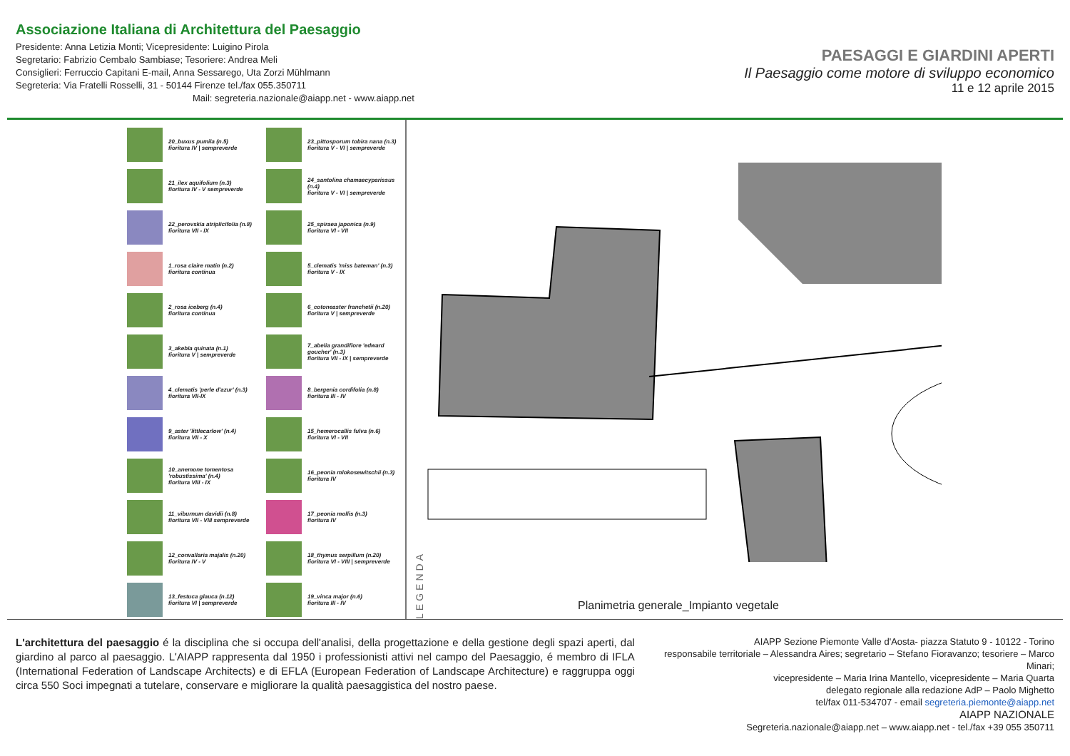Associazione Italiana di Architettura del Paesaggio
Presidente: Anna Letizia Monti; Vicepresidente: Luigino Pirola
Segretario: Fabrizio Cembalo Sambiase; Tesoriere: Andrea Meli
Consiglieri: Ferruccio Capitani E-mail, Anna Sessarego, Uta Zorzi Mühlmann
Segreteria: Via Fratelli Rosselli, 31 - 50144 Firenze tel./fax 055.350711
Mail: segreteria.nazionale@aiapp.net - www.aiapp.net
PAESAGGI E GIARDINI APERTI
Il Paesaggio come motore di sviluppo economico
11 e 12 aprile 2015
20_buxus pumila (n.5)
fioritura IV | sempreverde
23_pittosporum tobira nana (n.3)
fioritura V - VI | sempreverde
21_ilex aquifolium (n.3)
fioritura IV - V sempreverde
24_santolina chamaecyparissus (n.4)
fioritura V - VI | sempreverde
22_perovskia atriplicifolia (n.8)
fioritura VII - IX
25_spiraea japonica (n.9)
fioritura VI - VII
1_rosa claire matin (n.2)
fioritura continua
5_clematis 'miss bateman' (n.3)
fioritura V - IX
2_rosa iceberg (n.4)
fioritura continua
6_cotoneaster franchetii (n.20)
fioritura V | sempreverde
3_akebia quinata (n.1)
fioritura V | sempreverde
7_abelia grandiflore 'edward goucher' (n.3)
fioritura VII - IX | sempreverde
4_clematis 'perle d'azur' (n.3)
fioritura VII-IX
8_bergenia cordifolia (n.8)
fioritura III - IV
9_aster 'littlecarlow' (n.4)
fioritura VII - X
15_hemerocallis fulva (n.6)
fioritura VI - VII
10_anemone tomentosa 'robustissima' (n.4)
fioritura VIII - IX
16_peonia mlokosewitschii (n.3)
fioritura IV
11_viburnum davidii (n.8)
fioritura VII - VIII sempreverde
17_peonia mollis (n.3)
fioritura IV
12_convallaria majalis (n.20)
fioritura IV - V
18_thymus serpillum (n.20)
fioritura VI - VIII | sempreverde
13_festuca glauca (n.12)
fioritura VI | sempreverde
19_vinca major (n.6)
fioritura III - IV
LEGENDA
Planimetria generale_Impianto vegetale
L'architettura del paesaggio é la disciplina che si occupa dell'analisi, della progettazione e della gestione degli spazi aperti, dal giardino al parco al paesaggio. L'AIAPP rappresenta dal 1950 i professionisti attivi nel campo del Paesaggio, é membro di IFLA (International Federation of Landscape Architects) e di EFLA (European Federation of Landscape Architecture) e raggruppa oggi circa 550 Soci impegnati a tutelare, conservare e migliorare la qualità paesaggistica del nostro paese.
AIAPP Sezione Piemonte Valle d'Aosta- piazza Statuto 9 - 10122 - Torino
responsabile territoriale – Alessandra Aires; segretario – Stefano Fioravanzo; tesoriere – Marco Minari;
vicepresidente – Maria Irina Mantello, vicepresidente – Maria Quarta
delegato regionale alla redazione AdP – Paolo Mighetto
tel/fax 011-534707 - email segreteria.piemonte@aiapp.net
AIAPP NAZIONALE
Segreteria.nazionale@aiapp.net – www.aiapp.net - tel./fax +39 055 350711